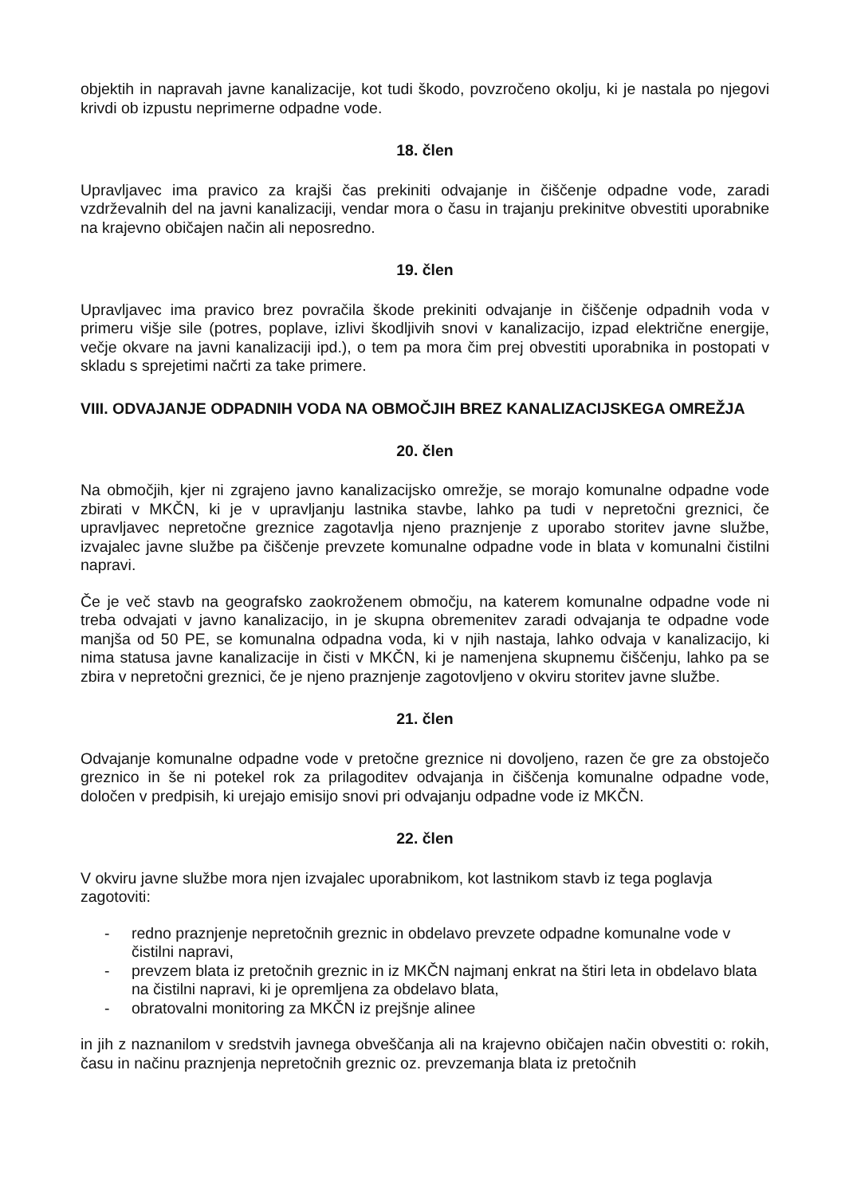objektih in napravah javne kanalizacije, kot tudi škodo, povzročeno okolju, ki je nastala po njegovi krivdi ob izpustu neprimerne odpadne vode.
18. člen
Upravljavec ima pravico za krajši čas prekiniti odvajanje in čiščenje odpadne vode, zaradi vzdrževalnih del na javni kanalizaciji, vendar mora o času in trajanju prekinitve obvestiti uporabnike na krajevno običajen način ali neposredno.
19. člen
Upravljavec ima pravico brez povračila škode prekiniti odvajanje in čiščenje odpadnih voda v primeru višje sile (potres, poplave, izlivi škodljivih snovi v kanalizacijo, izpad električne energije, večje okvare na javni kanalizaciji ipd.), o tem pa mora čim prej obvestiti uporabnika in postopati v skladu s sprejetimi načrti za take primere.
VIII. ODVAJANJE ODPADNIH VODA NA OBMOČJIH BREZ KANALIZACIJSKEGA OMREŽJA
20. člen
Na območjih, kjer ni zgrajeno javno kanalizacijsko omrežje, se morajo komunalne odpadne vode zbirati v MKČN, ki je v upravljanju lastnika stavbe, lahko pa tudi v nepretočni greznici, če upravljavec nepretočne greznice zagotavlja njeno praznjenje z uporabo storitev javne službe, izvajalec javne službe pa čiščenje prevzete komunalne odpadne vode in blata v komunalni čistilni napravi.
Če je več stavb na geografsko zaokroženem območju, na katerem komunalne odpadne vode ni treba odvajati v javno kanalizacijo, in je skupna obremenitev zaradi odvajanja te odpadne vode manjša od 50 PE, se komunalna odpadna voda, ki v njih nastaja, lahko odvaja v kanalizacijo, ki nima statusa javne kanalizacije in čisti v MKČN, ki je namenjena skupnemu čiščenju, lahko pa se zbira v nepretočni greznici, če je njeno praznjenje zagotovljeno v okviru storitev javne službe.
21. člen
Odvajanje komunalne odpadne vode v pretočne greznice ni dovoljeno, razen če gre za obstoječo greznico in še ni potekel rok za prilagoditev odvajanja in čiščenja komunalne odpadne vode, določen v predpisih, ki urejajo emisijo snovi pri odvajanju odpadne vode iz MKČN.
22. člen
V okviru javne službe mora njen izvajalec uporabnikom, kot lastnikom stavb iz tega poglavja zagotoviti:
- redno praznjenje nepretočnih greznic in obdelavo prevzete odpadne komunalne vode v čistilni napravi,
- prevzem blata iz pretočnih greznic in iz MKČN najmanj enkrat na štiri leta in obdelavo blata na čistilni napravi, ki je opremljena za obdelavo blata,
- obratovalni monitoring za MKČN iz prejšnje alinee
in jih z naznanilom v sredstvih javnega obveščanja ali na krajevno običajen način obvestiti o: rokih, času in načinu praznjenja nepretočnih greznic oz. prevzemanja blata iz pretočnih